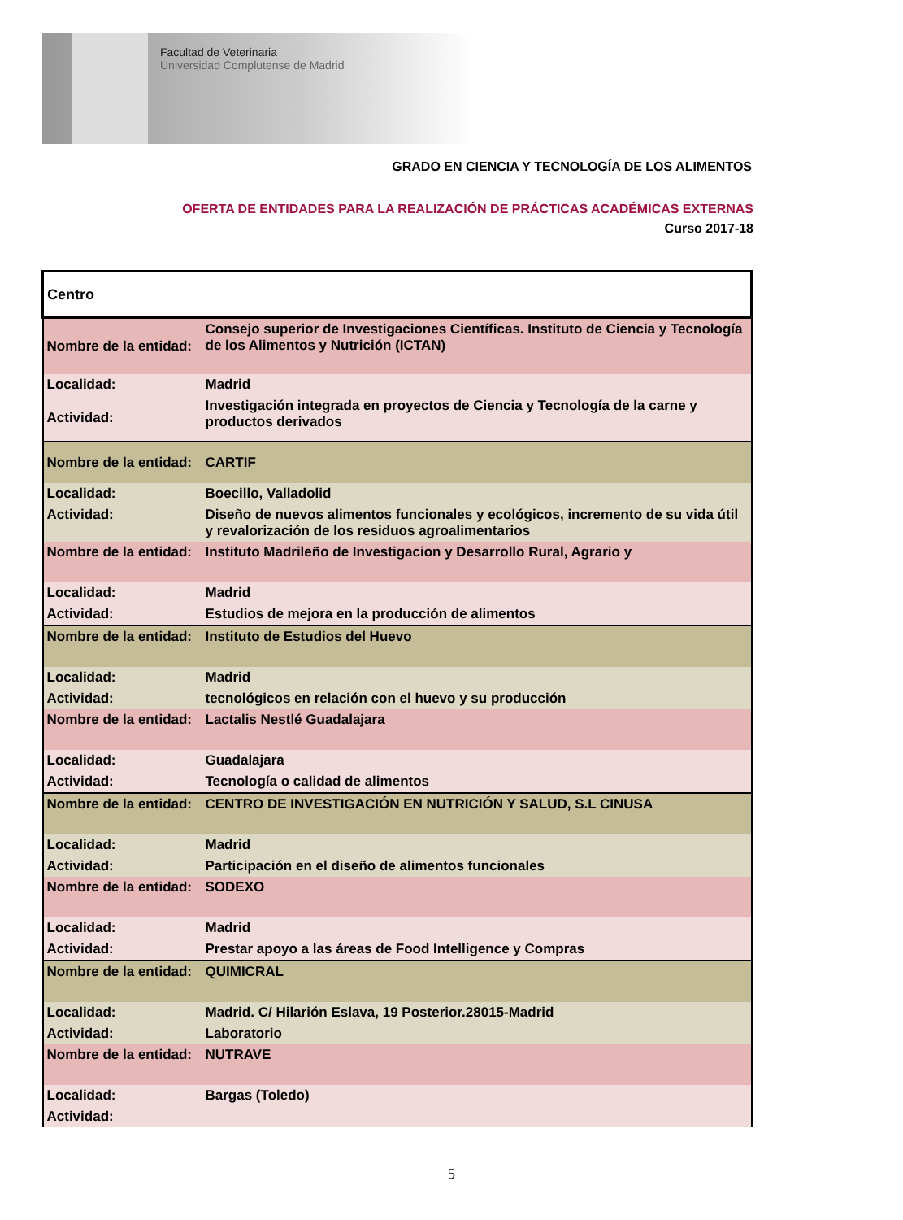Facultad de Veterinaria
Universidad Complutense de Madrid
GRADO EN CIENCIA Y TECNOLOGÍA DE LOS ALIMENTOS
OFERTA DE ENTIDADES PARA LA REALIZACIÓN DE PRÁCTICAS ACADÉMICAS EXTERNAS
Curso 2017-18
| Centro | |
| Nombre de la entidad: | Consejo superior de Investigaciones Científicas. Instituto de Ciencia y Tecnología de los Alimentos y Nutrición (ICTAN) |
| Localidad: | Madrid |
| Actividad: | Investigación integrada en proyectos de Ciencia y Tecnología de la carne y productos derivados |
| Nombre de la entidad: | CARTIF |
| Localidad: | Boecillo, Valladolid |
| Actividad: | Diseño de nuevos alimentos funcionales y ecológicos, incremento de su vida útil y revalorización de los residuos agroalimentarios |
| Nombre de la entidad: | Instituto Madrileño de Investigacion y Desarrollo Rural, Agrario y |
| Localidad: | Madrid |
| Actividad: | Estudios de mejora en la producción de alimentos |
| Nombre de la entidad: | Instituto de Estudios del Huevo |
| Localidad: | Madrid |
| Actividad: | tecnológicos en relación con el huevo y su producción |
| Nombre de la entidad: | Lactalis Nestlé Guadalajara |
| Localidad: | Guadalajara |
| Actividad: | Tecnología o calidad de alimentos |
| Nombre de la entidad: | CENTRO DE INVESTIGACIÓN EN NUTRICIÓN Y SALUD, S.L CINUSA |
| Localidad: | Madrid |
| Actividad: | Participación en el diseño de alimentos funcionales |
| Nombre de la entidad: | SODEXO |
| Localidad: | Madrid |
| Actividad: | Prestar apoyo a las áreas de Food Intelligence y Compras |
| Nombre de la entidad: | QUIMICRAL |
| Localidad: | Madrid. C/ Hilarión Eslava, 19 Posterior.28015-Madrid |
| Actividad: | Laboratorio |
| Nombre de la entidad: | NUTRAVE |
| Localidad: | Bargas (Toledo) |
| Actividad: | |
5